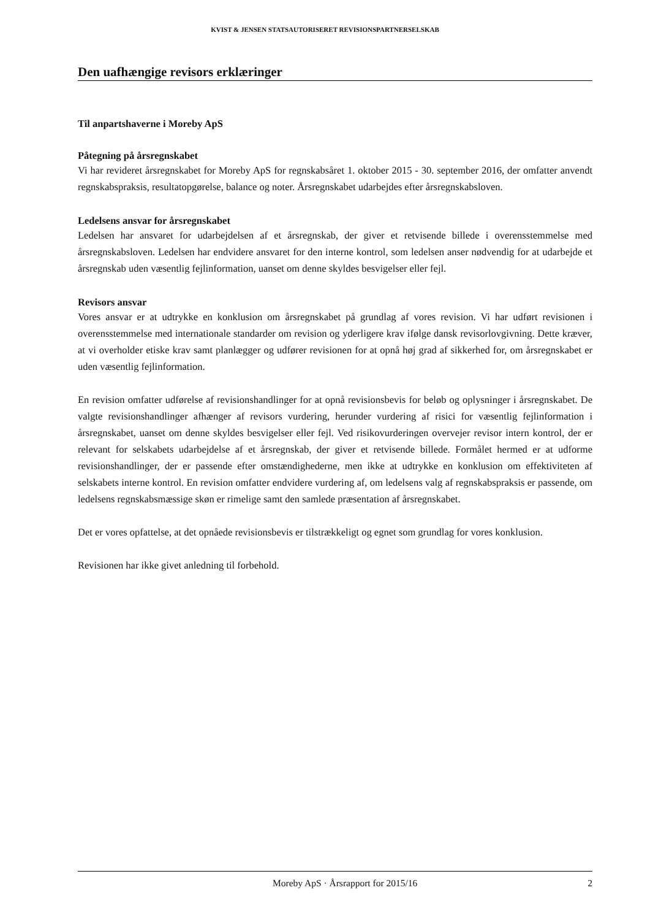KVIST & JENSEN STATSAUTORISERET REVISIONSPARTNERSELSKAB
Den uafhængige revisors erklæringer
Til anpartshaverne i Moreby ApS
Påtegning på årsregnskabet
Vi har revideret årsregnskabet for Moreby ApS for regnskabsåret 1. oktober 2015 - 30. september 2016, der omfatter anvendt regnskabspraksis, resultatopgørelse, balance og noter. Årsregnskabet udarbejdes efter årsregnskabsloven.
Ledelsens ansvar for årsregnskabet
Ledelsen har ansvaret for udarbejdelsen af et årsregnskab, der giver et retvisende billede i overensstemmelse med årsregnskabsloven. Ledelsen har endvidere ansvaret for den interne kontrol, som ledelsen anser nødvendig for at udarbejde et årsregnskab uden væsentlig fejlinformation, uanset om denne skyldes besvigelser eller fejl.
Revisors ansvar
Vores ansvar er at udtrykke en konklusion om årsregnskabet på grundlag af vores revision. Vi har udført revisionen i overensstemmelse med internationale standarder om revision og yderligere krav ifølge dansk revisorlovgivning. Dette kræver, at vi overholder etiske krav samt planlægger og udfører revisionen for at opnå høj grad af sikkerhed for, om årsregnskabet er uden væsentlig fejlinformation.
En revision omfatter udførelse af revisionshandlinger for at opnå revisionsbevis for beløb og oplysninger i årsregnskabet. De valgte revisionshandlinger afhænger af revisors vurdering, herunder vurdering af risici for væsentlig fejlinformation i årsregnskabet, uanset om denne skyldes besvigelser eller fejl. Ved risikovurderingen overvejer revisor intern kontrol, der er relevant for selskabets udarbejdelse af et årsregnskab, der giver et retvisende billede. Formålet hermed er at udforme revisionshandlinger, der er passende efter omstændighederne, men ikke at udtrykke en konklusion om effektiviteten af selskabets interne kontrol. En revision omfatter endvidere vurdering af, om ledelsens valg af regnskabspraksis er passende, om ledelsens regnskabsmæssige skøn er rimelige samt den samlede præsentation af årsregnskabet.
Det er vores opfattelse, at det opnåede revisionsbevis er tilstrækkeligt og egnet som grundlag for vores konklusion.
Revisionen har ikke givet anledning til forbehold.
Moreby ApS · Årsrapport for 2015/16 2